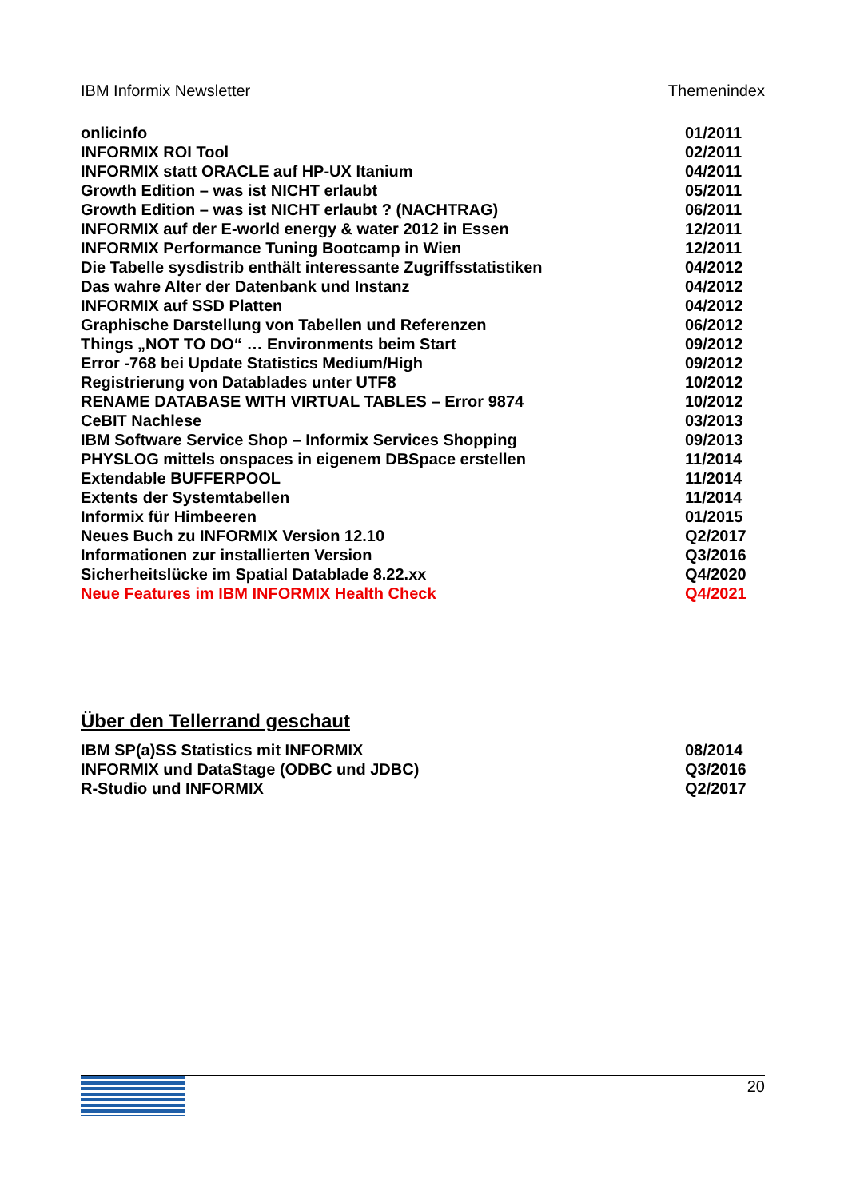IBM Informix Newsletter Themenindex
| onlicinfo | 01/2011 |
| INFORMIX ROI Tool | 02/2011 |
| INFORMIX statt ORACLE auf HP-UX Itanium | 04/2011 |
| Growth Edition – was ist NICHT erlaubt | 05/2011 |
| Growth Edition – was ist NICHT erlaubt ? (NACHTRAG) | 06/2011 |
| INFORMIX auf der E-world energy & water 2012 in Essen | 12/2011 |
| INFORMIX Performance Tuning Bootcamp in Wien | 12/2011 |
| Die Tabelle sysdistrib enthält interessante Zugriffsstatistiken | 04/2012 |
| Das wahre Alter der Datenbank und Instanz | 04/2012 |
| INFORMIX auf SSD Platten | 04/2012 |
| Graphische Darstellung von Tabellen und Referenzen | 06/2012 |
| Things „NOT TO DO“ … Environments beim Start | 09/2012 |
| Error -768 bei Update Statistics Medium/High | 09/2012 |
| Registrierung von Datablades unter UTF8 | 10/2012 |
| RENAME DATABASE WITH VIRTUAL TABLES – Error 9874 | 10/2012 |
| CeBIT Nachlese | 03/2013 |
| IBM Software Service Shop – Informix Services Shopping | 09/2013 |
| PHYSLOG mittels onspaces in eigenem DBSpace erstellen | 11/2014 |
| Extendable BUFFERPOOL | 11/2014 |
| Extents der Systemtabellen | 11/2014 |
| Informix für Himbeeren | 01/2015 |
| Neues Buch zu INFORMIX Version 12.10 | Q2/2017 |
| Informationen zur installierten Version | Q3/2016 |
| Sicherheitslücke im Spatial Datablade 8.22.xx | Q4/2020 |
| Neue Features im IBM INFORMIX Health Check | Q4/2021 |
Über den Tellerrand geschaut
| IBM SP(a)SS Statistics mit INFORMIX | 08/2014 |
| INFORMIX und DataStage (ODBC und JDBC) | Q3/2016 |
| R-Studio und INFORMIX | Q2/2017 |
IBM
20